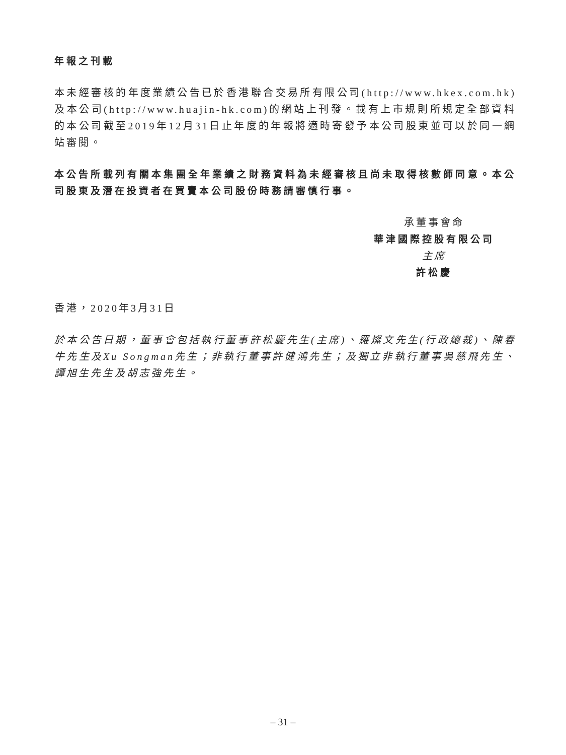年報之刊載
本未經審核的年度業績公告已於香港聯合交易所有限公司(http://www.hkex.com.hk)及本公司(http://www.huajin-hk.com)的網站上刊發。載有上市規則所規定全部資料的本公司截至2019年12月31日止年度的年報將適時寄發予本公司股東並可以於同一網站審閱。
本公告所載列有關本集團全年業績之財務資料為未經審核且尚未取得核數師同意。本公司股東及潛在投資者在買賣本公司股份時務請審慎行事。
承董事會命
華津國際控股有限公司
主席
許松慶
香港，2020年3月31日
於本公告日期，董事會包括執行董事許松慶先生(主席)、羅燦文先生(行政總裁)、陳春牛先生及Xu Songman先生；非執行董事許健鴻先生；及獨立非執行董事吳慈飛先生、譚旭生先生及胡志強先生。
– 31 –